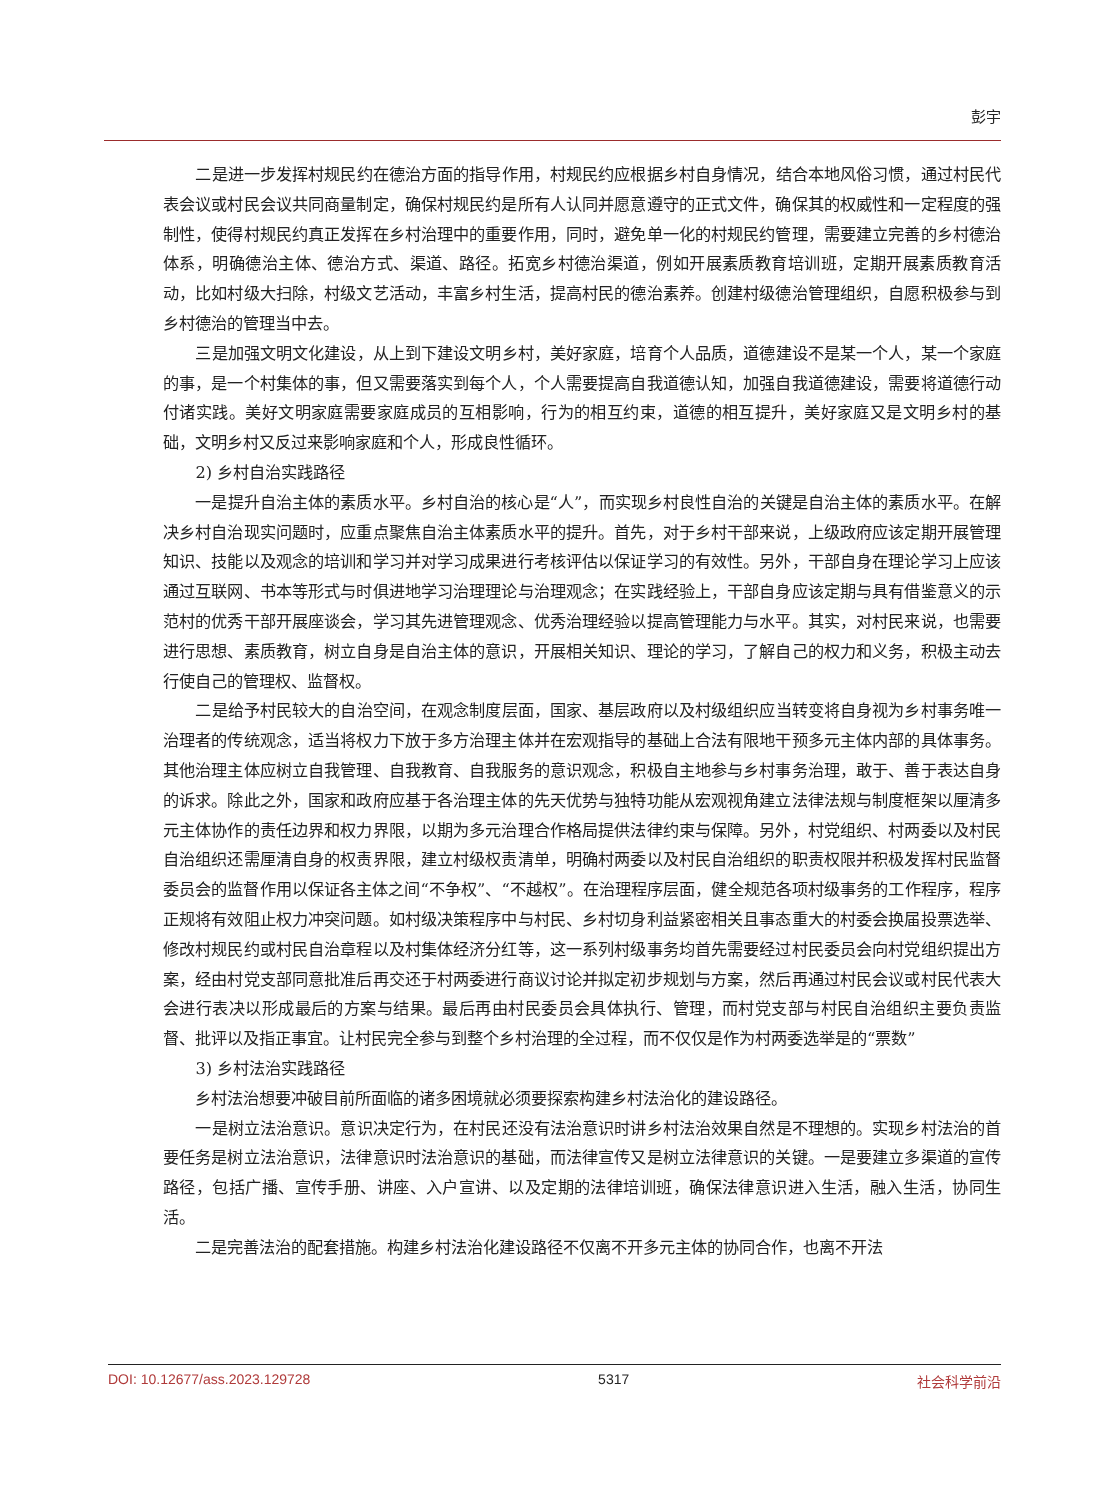彭宇
二是进一步发挥村规民约在德治方面的指导作用，村规民约应根据乡村自身情况，结合本地风俗习惯，通过村民代表会议或村民会议共同商量制定，确保村规民约是所有人认同并愿意遵守的正式文件，确保其的权威性和一定程度的强制性，使得村规民约真正发挥在乡村治理中的重要作用，同时，避免单一化的村规民约管理，需要建立完善的乡村德治体系，明确德治主体、德治方式、渠道、路径。拓宽乡村德治渠道，例如开展素质教育培训班，定期开展素质教育活动，比如村级大扫除，村级文艺活动，丰富乡村生活，提高村民的德治素养。创建村级德治管理组织，自愿积极参与到乡村德治的管理当中去。
三是加强文明文化建设，从上到下建设文明乡村，美好家庭，培育个人品质，道德建设不是某一个人，某一个家庭的事，是一个村集体的事，但又需要落实到每个人，个人需要提高自我道德认知，加强自我道德建设，需要将道德行动付诸实践。美好文明家庭需要家庭成员的互相影响，行为的相互约束，道德的相互提升，美好家庭又是文明乡村的基础，文明乡村又反过来影响家庭和个人，形成良性循环。
2) 乡村自治实践路径
一是提升自治主体的素质水平。乡村自治的核心是“人”，而实现乡村良性自治的关键是自治主体的素质水平。在解决乡村自治现实问题时，应重点聚焦自治主体素质水平的提升。首先，对于乡村干部来说，上级政府应该定期开展管理知识、技能以及观念的培训和学习并对学习成果进行考核评估以保证学习的有效性。另外，干部自身在理论学习上应该通过互联网、书本等形式与时俱进地学习治理理论与治理观念；在实践经验上，干部自身应该定期与具有借鉴意义的示范村的优秀干部开展座谈会，学习其先进管理观念、优秀治理经验以提高管理能力与水平。其实，对村民来说，也需要进行思想、素质教育，树立自身是自治主体的意识，开展相关知识、理论的学习，了解自己的权力和义务，积极主动去行使自己的管理权、监督权。
二是给予村民较大的自治空间，在观念制度层面，国家、基层政府以及村级组织应当转变将自身视为乡村事务唯一治理者的传统观念，适当将权力下放于多方治理主体并在宏观指导的基础上合法有限地干预多元主体内部的具体事务。其他治理主体应树立自我管理、自我教育、自我服务的意识观念，积极自主地参与乡村事务治理，敢于、善于表达自身的诉求。除此之外，国家和政府应基于各治理主体的先天优势与独特功能从宏观视角建立法律法规与制度框架以厘清多元主体协作的责任边界和权力界限，以期为多元治理合作格局提供法律约束与保障。另外，村党组织、村两委以及村民自治组织还需厘清自身的权责界限，建立村级权责清单，明确村两委以及村民自治组织的职责权限并积极发挥村民监督委员会的监督作用以保证各主体之间“不争权”、“不越权”。在治理程序层面，健全规范各项村级事务的工作程序，程序正规将有效阻止权力冲突问题。如村级决策程序中与村民、乡村切身利益紧密相关且事态重大的村委会换届投票选举、修改村规民约或村民自治章程以及村集体经济分红等，这一系列村级事务均首先需要经过村民委员会向村党组织提出方案，经由村党支部同意批准后再交还于村两委进行商议讨论并拟定初步规划与方案，然后再通过村民会议或村民代表大会进行表决以形成最后的方案与结果。最后再由村民委员会具体执行、管理，而村党支部与村民自治组织主要负责监督、批评以及指正事宜。让村民完全参与到整个乡村治理的全过程，而不仅仅是作为村两委选举是的“票数”
3) 乡村法治实践路径
乡村法治想要冲破目前所面临的诸多困境就必须要探索构建乡村法治化的建设路径。
一是树立法治意识。意识决定行为，在村民还没有法治意识时讲乡村法治效果自然是不理想的。实现乡村法治的首要任务是树立法治意识，法律意识时法治意识的基础，而法律宣传又是树立法律意识的关键。一是要建立多渠道的宣传路径，包括广播、宣传手册、讲座、入户宣讲、以及定期的法律培训班，确保法律意识进入生活，融入生活，协同生活。
二是完善法治的配套措施。构建乡村法治化建设路径不仅离不开多元主体的协同合作，也离不开法
DOI: 10.12677/ass.2023.129728 5317 社会科学前沿